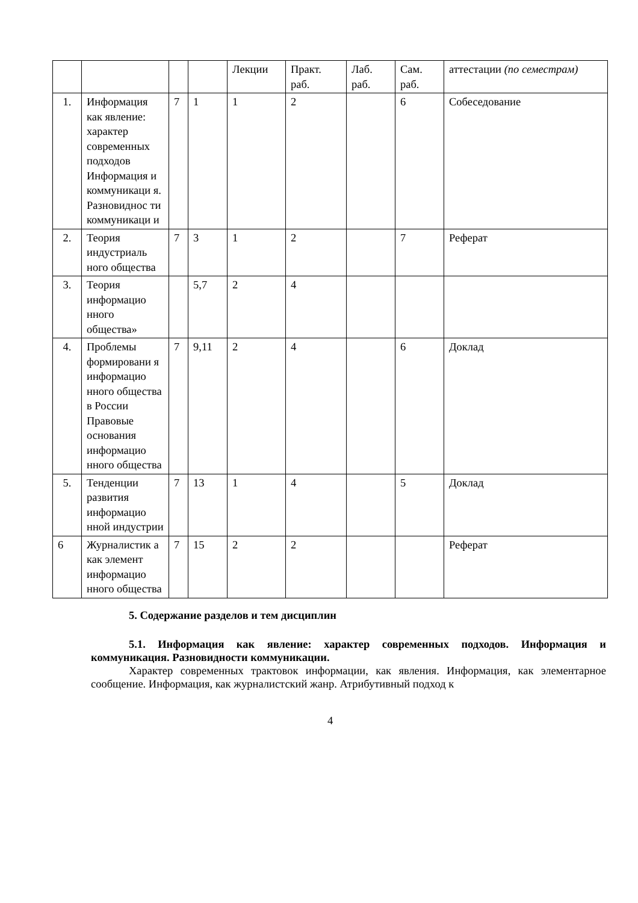| | | | | Лекции | Практ. раб. | Лаб. раб. | Сам. раб. | аттестации (по семестрам) |
| 1. | Информация как явление: характер современных подходов Информация и коммуникаци я. Разновиднос ти коммуникаци и | 7 | 1 | 1 | 2 | | 6 | Собеседование |
| 2. | Теория индустриаль ного общества | 7 | 3 | 1 | 2 | | 7 | Реферат |
| 3. | Теория информацио нного общества» | | 5,7 | 2 | 4 | | | |
| 4. | Проблемы формировани я информацио нного общества в России Правовые основания информацио нного общества | 7 | 9,11 | 2 | 4 | | 6 | Доклад |
| 5. | Тенденции развития информацио нной индустрии | 7 | 13 | 1 | 4 | | 5 | Доклад |
| 6 | Журналистик а как элемент информацио нного общества | 7 | 15 | 2 | 2 | | | Реферат |
5. Содержание разделов и тем дисциплин
5.1. Информация как явление: характер современных подходов. Информация и коммуникация. Разновидности коммуникации.
Характер современных трактовок информации, как явления. Информация, как элементарное сообщение. Информация, как журналистский жанр. Атрибутивный подход к
4